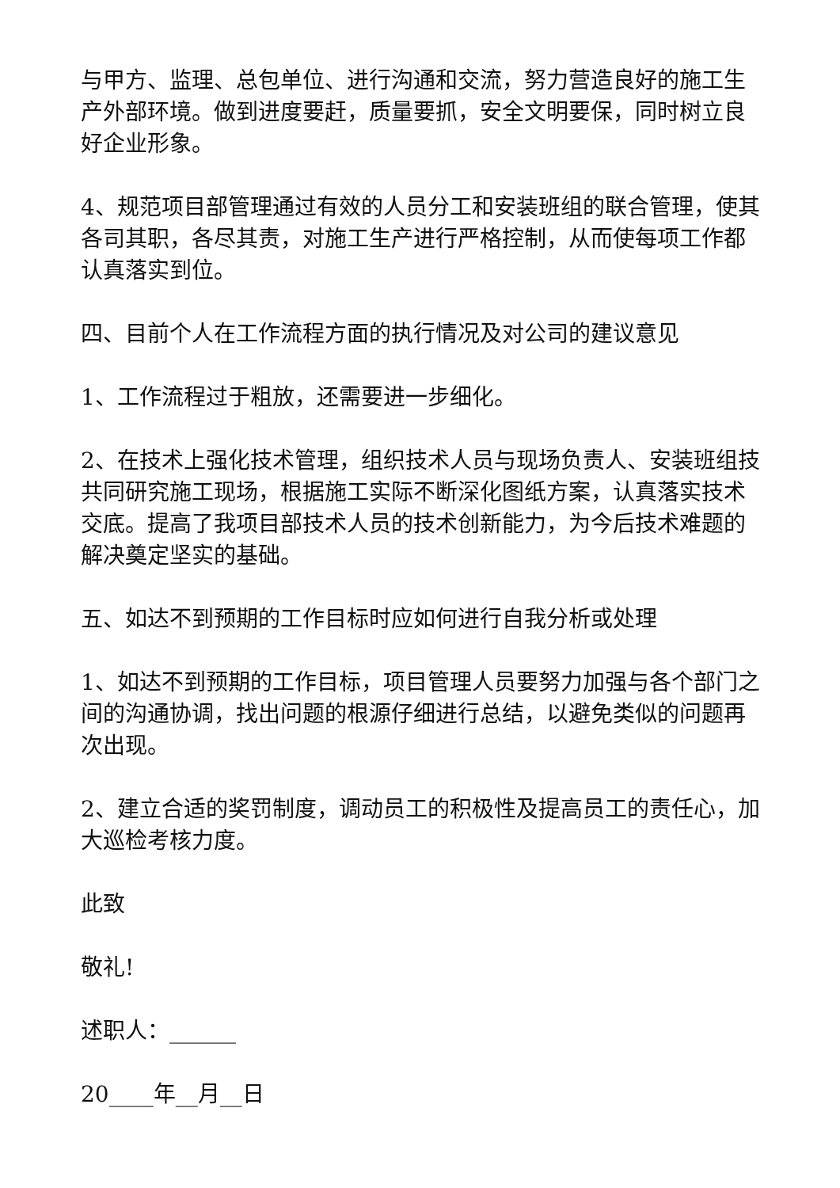与甲方、监理、总包单位、进行沟通和交流，努力营造良好的施工生产外部环境。做到进度要赶，质量要抓，安全文明要保，同时树立良好企业形象。
4、规范项目部管理通过有效的人员分工和安装班组的联合管理，使其各司其职，各尽其责，对施工生产进行严格控制，从而使每项工作都认真落实到位。
四、目前个人在工作流程方面的执行情况及对公司的建议意见
1、工作流程过于粗放，还需要进一步细化。
2、在技术上强化技术管理，组织技术人员与现场负责人、安装班组技共同研究施工现场，根据施工实际不断深化图纸方案，认真落实技术交底。提高了我项目部技术人员的技术创新能力，为今后技术难题的解决奠定坚实的基础。
五、如达不到预期的工作目标时应如何进行自我分析或处理
1、如达不到预期的工作目标，项目管理人员要努力加强与各个部门之间的沟通协调，找出问题的根源仔细进行总结，以避免类似的问题再次出现。
2、建立合适的奖罚制度，调动员工的积极性及提高员工的责任心，加大巡检考核力度。
此致
敬礼!
述职人：______
20____年__月__日